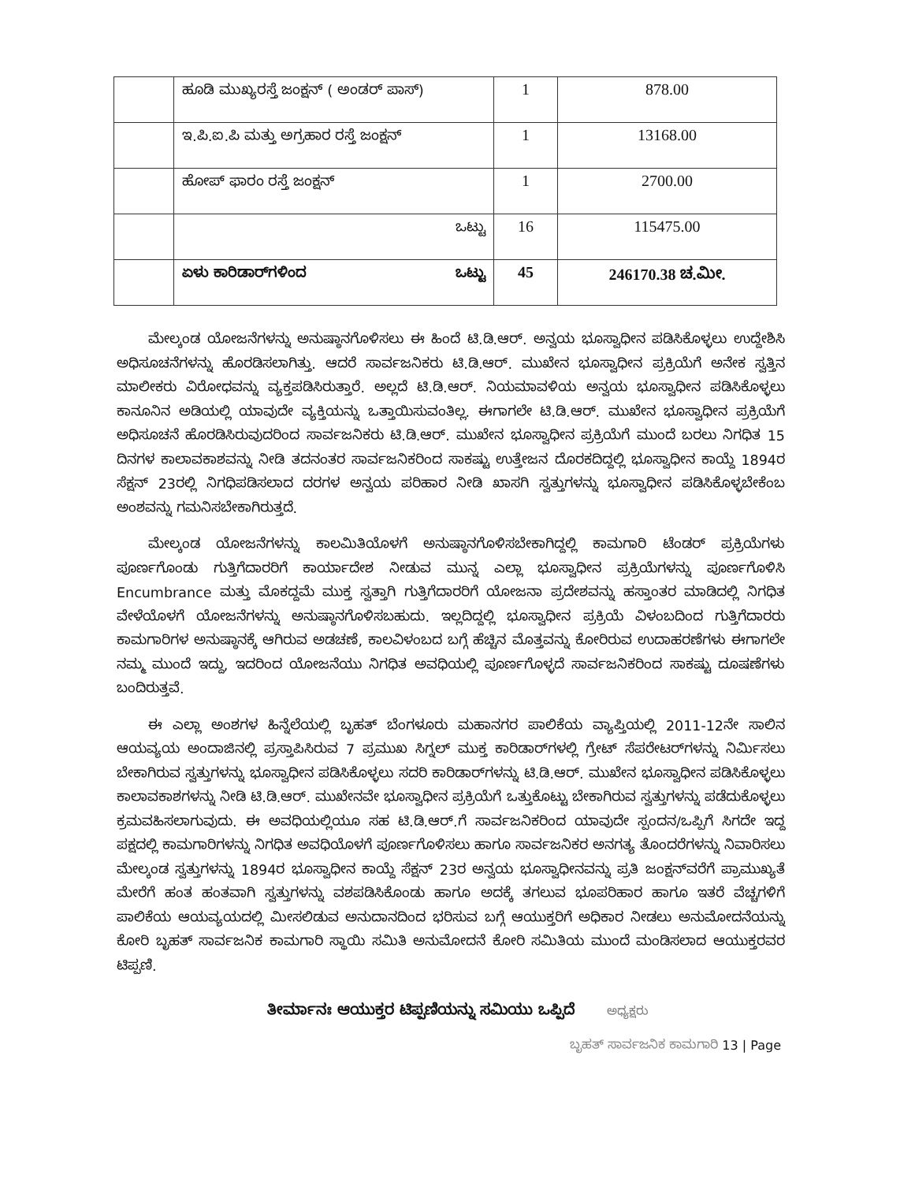| | ಹೂಡಿ ಮುಖ್ಯರಸ್ತೆ ಜಂಕ್ಷನ್ ( ಅಂಡರ್ ಪಾಸ್) | 1 | 878.00 |
| | ಇ.ಪಿ.ಐ.ಪಿ ಮತ್ತು ಅಗ್ರಹಾರ ರಸ್ತೆ ಜಂಕ್ಷನ್ | 1 | 13168.00 |
| | ಹೋಪ್ ಫಾರಂ ರಸ್ತೆ ಜಂಕ್ಷನ್ | 1 | 2700.00 |
| | ಒಟ್ಟು | 16 | 115475.00 |
| | ಏಳು ಕಾರಿಡಾರ್‌ಗಳಿಂದ ಒಟ್ಟು | 45 | 246170.38 ಚ.ಮೀ. |
ಮೇಲ್ಕಂಡ ಯೋಜನೆಗಳನ್ನು ಅನುಷ್ಠಾನಗೊಳಿಸಲು ಈ ಹಿಂದೆ ಟಿ.ಡಿ.ಆರ್. ಅನ್ವಯ ಭೂಸ್ವಾಧೀನ ಪಡಿಸಿಕೊಳ್ಳಲು ಉದ್ದೇಶಿಸಿ ಅಧಿಸೂಚನೆಗಳನ್ನು ಹೊರಡಿಸಲಾಗಿತ್ತು. ಆದರೆ ಸಾರ್ವಜನಿಕರು ಟಿ.ಡಿ.ಆರ್. ಮುಖೇನ ಭೂಸ್ವಾಧೀನ ಪ್ರಕ್ರಿಯೆಗೆ ಅನೇಕ ಸ್ವತ್ತಿನ ಮಾಲೀಕರು ವಿರೋಧವನ್ನು ವ್ಯಕ್ತಪಡಿಸಿರುತ್ತಾರೆ. ಅಲ್ಲದೆ ಟಿ.ಡಿ.ಆರ್. ನಿಯಮಾವಳಿಯ ಅನ್ವಯ ಭೂಸ್ವಾಧೀನ ಪಡಿಸಿಕೊಳ್ಳಲು ಕಾನೂನಿನ ಅಡಿಯಲ್ಲಿ ಯಾವುದೇ ವ್ಯಕ್ತಿಯನ್ನು ಒತ್ತಾಯಿಸುವಂತಿಲ್ಲ. ಈಗಾಗಲೇ ಟಿ.ಡಿ.ಆರ್. ಮುಖೇನ ಭೂಸ್ವಾಧೀನ ಪ್ರಕ್ರಿಯೆಗೆ ಅಧಿಸೂಚನೆ ಹೊರಡಿಸಿರುವುದರಿಂದ ಸಾರ್ವಜನಿಕರು ಟಿ.ಡಿ.ಆರ್. ಮುಖೇನ ಭೂಸ್ವಾಧೀನ ಪ್ರಕ್ರಿಯೆಗೆ ಮುಂದೆ ಬರಲು ನಿಗಧಿತ 15 ದಿನಗಳ ಕಾಲಾವಕಾಶವನ್ನು ನೀಡಿ ತದನಂತರ ಸಾರ್ವಜನಿಕರಿಂದ ಸಾಕಷ್ಟು ಉತ್ತೇಜನ ದೊರಕದಿದ್ದಲ್ಲಿ ಭೂಸ್ವಾಧೀನ ಕಾಯ್ದೆ 1894ರ ಸೆಕ್ಷನ್ 23ರಲ್ಲಿ ನಿಗಧಿಪಡಿಸಲಾದ ದರಗಳ ಅನ್ವಯ ಪರಿಹಾರ ನೀಡಿ ಖಾಸಗಿ ಸ್ವತ್ತುಗಳನ್ನು ಭೂಸ್ವಾಧೀನ ಪಡಿಸಿಕೊಳ್ಳಬೇಕೆಂಬ ಅಂಶವನ್ನು ಗಮನಿಸಬೇಕಾಗಿರುತ್ತದೆ.
ಮೇಲ್ಕಂಡ ಯೋಜನೆಗಳನ್ನು ಕಾಲಮಿತಿಯೊಳಗೆ ಅನುಷ್ಠಾನಗೊಳಿಸಬೇಕಾಗಿದ್ದಲ್ಲಿ ಕಾಮಗಾರಿ ಟೆಂಡರ್ ಪ್ರಕ್ರಿಯೆಗಳು ಪೂರ್ಣಗೊಂಡು ಗುತ್ತಿಗೆದಾರರಿಗೆ ಕಾರ್ಯಾದೇಶ ನೀಡುವ ಮುನ್ನ ಎಲ್ಲಾ ಭೂಸ್ವಾಧೀನ ಪ್ರಕ್ರಿಯೆಗಳನ್ನು ಪೂರ್ಣಗೊಳಿಸಿ Encumbrance ಮತ್ತು ಮೊಕದ್ದಮೆ ಮುಕ್ತ ಸ್ವತ್ತಾಗಿ ಗುತ್ತಿಗೆದಾರರಿಗೆ ಯೋಜನಾ ಪ್ರದೇಶವನ್ನು ಹಸ್ತಾಂತರ ಮಾಡಿದಲ್ಲಿ ನಿಗಧಿತ ವೇಳೆಯೊಳಗೆ ಯೋಜನೆಗಳನ್ನು ಅನುಷ್ಠಾನಗೊಳಿಸಬಹುದು. ಇಲ್ಲದಿದ್ದಲ್ಲಿ ಭೂಸ್ವಾಧೀನ ಪ್ರಕ್ರಿಯೆ ವಿಳಂಬದಿಂದ ಗುತ್ತಿಗೆದಾರರು ಕಾಮಗಾರಿಗಳ ಅನುಷ್ಠಾನಕ್ಕೆ ಆಗಿರುವ ಅಡಚಣೆ, ಕಾಲವಿಳಂಬದ ಬಗ್ಗೆ ಹೆಚ್ಚಿನ ಮೊತ್ತವನ್ನು ಕೋರಿರುವ ಉದಾಹರಣೆಗಳು ಈಗಾಗಲೇ ನಮ್ಮ ಮುಂದೆ ಇದ್ದು, ಇದರಿಂದ ಯೋಜನೆಯು ನಿಗಧಿತ ಅವಧಿಯಲ್ಲಿ ಪೂರ್ಣಗೊಳ್ಳದೆ ಸಾರ್ವಜನಿಕರಿಂದ ಸಾಕಷ್ಟು ದೂಷಣೆಗಳು ಬಂದಿರುತ್ತವೆ.
ಈ ಎಲ್ಲಾ ಅಂಶಗಳ ಹಿನ್ನೆಲೆಯಲ್ಲಿ ಬೃಹತ್ ಬೆಂಗಳೂರು ಮಹಾನಗರ ಪಾಲಿಕೆಯ ವ್ಯಾಪ್ತಿಯಲ್ಲಿ 2011-12ನೇ ಸಾಲಿನ ಆಯವ್ಯಯ ಅಂದಾಜಿನಲ್ಲಿ ಪ್ರಸ್ತಾಪಿಸಿರುವ 7 ಪ್ರಮುಖ ಸಿಗ್ನಲ್ ಮುಕ್ತ ಕಾರಿಡಾರ್‌ಗಳಲ್ಲಿ ಗ್ರೇಟ್ ಸೆಪರೇಟರ್‌ಗಳನ್ನು ನಿರ್ಮಿಸಲು ಬೇಕಾಗಿರುವ ಸ್ವತ್ತುಗಳನ್ನು ಭೂಸ್ವಾಧೀನ ಪಡಿಸಿಕೊಳ್ಳಲು ಸದರಿ ಕಾರಿಡಾರ್‌ಗಳನ್ನು ಟಿ.ಡಿ.ಆರ್. ಮುಖೇನ ಭೂಸ್ವಾಧೀನ ಪಡಿಸಿಕೊಳ್ಳಲು ಕಾಲಾವಕಾಶಗಳನ್ನು ನೀಡಿ ಟಿ.ಡಿ.ಆರ್. ಮುಖೇನವೇ ಭೂಸ್ವಾಧೀನ ಪ್ರಕ್ರಿಯೆಗೆ ಒತ್ತುಕೊಟ್ಟು ಬೇಕಾಗಿರುವ ಸ್ವತ್ತುಗಳನ್ನು ಪಡೆದುಕೊಳ್ಳಲು ಕ್ರಮವಹಿಸಲಾಗುವುದು. ಈ ಅವಧಿಯಲ್ಲಿಯೂ ಸಹ ಟಿ.ಡಿ.ಆರ್.ಗೆ ಸಾರ್ವಜನಿಕರಿಂದ ಯಾವುದೇ ಸ್ಪಂದನ/ಒಪ್ಪಿಗೆ ಸಿಗದೇ ಇದ್ದ ಪಕ್ಷದಲ್ಲಿ ಕಾಮಗಾರಿಗಳನ್ನು ನಿಗಧಿತ ಅವಧಿಯೊಳಗೆ ಪೂರ್ಣಗೊಳಿಸಲು ಹಾಗೂ ಸಾರ್ವಜನಿಕರ ಅನಗತ್ಯ ತೊಂದರೆಗಳನ್ನು ನಿವಾರಿಸಲು ಮೇಲ್ಕಂಡ ಸ್ವತ್ತುಗಳನ್ನು 1894ರ ಭೂಸ್ವಾಧೀನ ಕಾಯ್ದೆ ಸೆಕ್ಷನ್ 23ರ ಅನ್ವಯ ಭೂಸ್ವಾಧೀನವನ್ನು ಪ್ರತಿ ಜಂಕ್ಷನ್‌ವರೆಗೆ ಪ್ರಾಮುಖ್ಯತೆ ಮೇರೆಗೆ ಹಂತ ಹಂತವಾಗಿ ಸ್ವತ್ತುಗಳನ್ನು ವಶಪಡಿಸಿಕೊಂಡು ಹಾಗೂ ಅದಕ್ಕೆ ತಗಲುವ ಭೂಪರಿಹಾರ ಹಾಗೂ ಇತರೆ ವೆಚ್ಚಗಳಿಗೆ ಪಾಲಿಕೆಯ ಆಯವ್ಯಯದಲ್ಲಿ ಮೀಸಲಿಡುವ ಅನುದಾನದಿಂದ ಭರಿಸುವ ಬಗ್ಗೆ ಆಯುಕ್ತರಿಗೆ ಅಧಿಕಾರ ನೀಡಲು ಅನುಮೋದನೆಯನ್ನು ಕೋರಿ ಬೃಹತ್ ಸಾರ್ವಜನಿಕ ಕಾಮಗಾರಿ ಸ್ಥಾಯಿ ಸಮಿತಿ ಅನುಮೋದನೆ ಕೋರಿ ಸಮಿತಿಯ ಮುಂದೆ ಮಂಡಿಸಲಾದ ಆಯುಕ್ತರವರ ಟಿಪ್ಪಣಿ.
ತೀರ್ಮಾನಃ ಆಯುಕ್ತರ ಟಿಪ್ಪಣಿಯನ್ನು ಸಮಿಯು ಒಪ್ಪಿದೆ ಅಧ್ಯಕ್ಷರು
ಬೃಹತ್ ಸಾರ್ವಜನಿಕ ಕಾಮಗಾರಿ 13 | Page